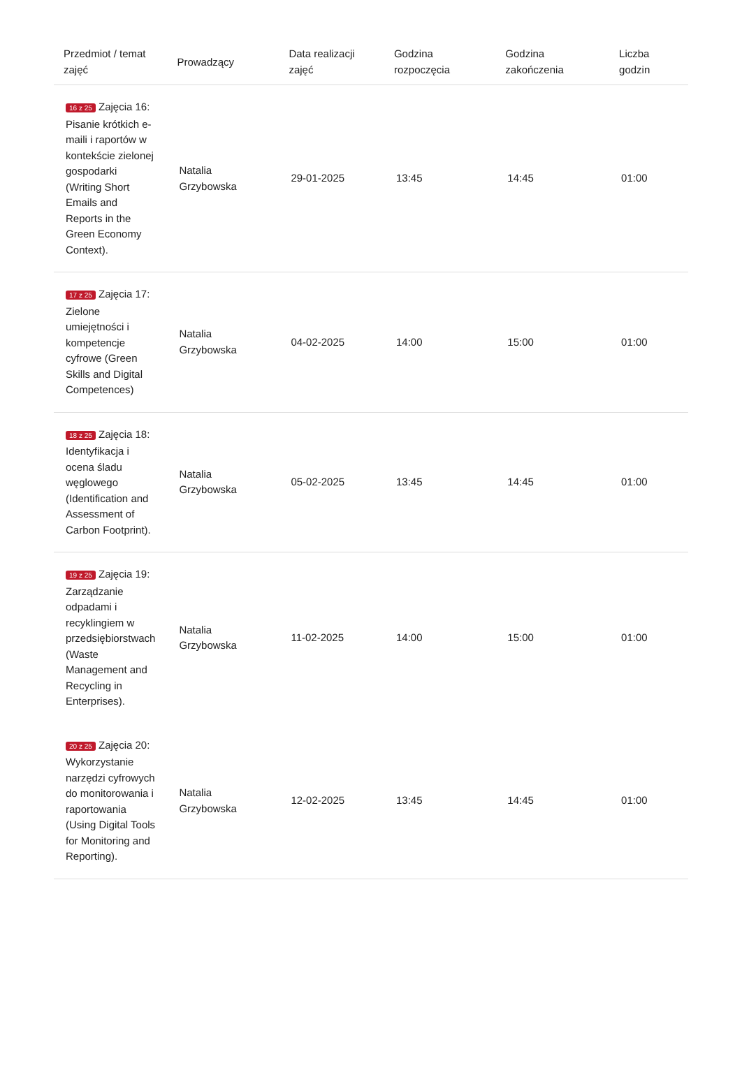| Przedmiot / temat zajęć | Prowadzący | Data realizacji zajęć | Godzina rozpoczęcia | Godzina zakończenia | Liczba godzin |
| --- | --- | --- | --- | --- | --- |
| 16 z 25 Zajęcia 16: Pisanie krótkich e-maili i raportów w kontekście zielonej gospodarki (Writing Short Emails and Reports in the Green Economy Context). | Natalia Grzybowska | 29-01-2025 | 13:45 | 14:45 | 01:00 |
| 17 z 25 Zajęcia 17: Zielone umiejętności i kompetencje cyfrowe (Green Skills and Digital Competences) | Natalia Grzybowska | 04-02-2025 | 14:00 | 15:00 | 01:00 |
| 18 z 25 Zajęcia 18: Identyfikacja i ocena śladu węglowego (Identification and Assessment of Carbon Footprint). | Natalia Grzybowska | 05-02-2025 | 13:45 | 14:45 | 01:00 |
| 19 z 25 Zajęcia 19: Zarządzanie odpadami i recyklingiem w przedsiębiorstwach (Waste Management and Recycling in Enterprises). | Natalia Grzybowska | 11-02-2025 | 14:00 | 15:00 | 01:00 |
| 20 z 25 Zajęcia 20: Wykorzystanie narzędzi cyfrowych do monitorowania i raportowania (Using Digital Tools for Monitoring and Reporting). | Natalia Grzybowska | 12-02-2025 | 13:45 | 14:45 | 01:00 |